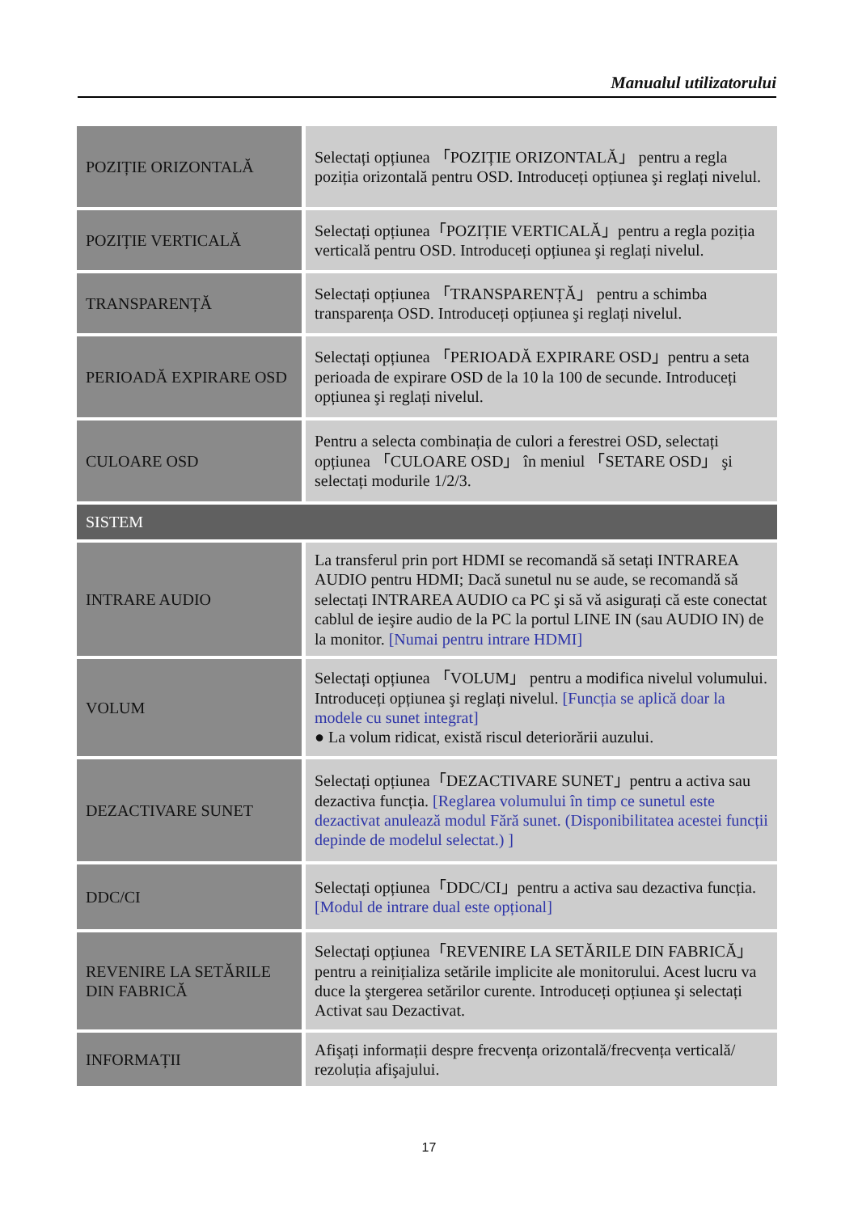Manualul utilizatorului
| POZIȚIE ORIZONTALĂ | Selectați opțiunea 「POZIȚIE ORIZONTALĂ」 pentru a regla poziția orizontală pentru OSD. Introduceți opțiunea şi reglați nivelul. |
| POZIȚIE VERTICALĂ | Selectați opțiunea「POZIȚIE VERTICALĂ」pentru a regla poziția verticală pentru OSD. Introduceți opțiunea şi reglați nivelul. |
| TRANSPARENȚĂ | Selectați opțiunea 「TRANSPARENȚĂ」 pentru a schimba transparența OSD. Introduceți opțiunea şi reglați nivelul. |
| PERIOADĂ EXPIRARE OSD | Selectați opțiunea 「PERIOADĂ EXPIRARE OSD」pentru a seta perioada de expirare OSD de la 10 la 100 de secunde. Introduceți opțiunea şi reglați nivelul. |
| CULOARE OSD | Pentru a selecta combinația de culori a ferestrei OSD, selectați opțiunea 「CULOARE OSD」 în meniul 「SETARE OSD」 şi selectați modurile 1/2/3. |
| SISTEM | |
| INTRARE AUDIO | La transferul prin port HDMI se recomandă să setați INTRAREA AUDIO pentru HDMI; Dacă sunetul nu se aude, se recomandă să selectați INTRAREA AUDIO ca PC şi să vă asigurați că este conectat cablul de ieşire audio de la PC la portul LINE IN (sau AUDIO IN) de la monitor. [Numai pentru intrare HDMI] |
| VOLUM | Selectați opțiunea 「VOLUM」 pentru a modifica nivelul volumului. Introduceți opțiunea şi reglați nivelul. [Funcția se aplică doar la modele cu sunet integrat] ● La volum ridicat, există riscul deteriorării auzului. |
| DEZACTIVARE SUNET | Selectați opțiunea「DEZACTIVARE SUNET」pentru a activa sau dezactiva funcția. [Reglarea volumului în timp ce sunetul este dezactivat anulează modul Fără sunet. (Disponibilitatea acestei funcții depinde de modelul selectat.) ] |
| DDC/CI | Selectați opțiunea「DDC/CI」pentru a activa sau dezactiva funcția. [Modul de intrare dual este opțional] |
| REVENIRE LA SETĂRILE DIN FABRICĂ | Selectați opțiunea「REVENIRE LA SETĂRILE DIN FABRICĂ」pentru a reinițializa setările implicite ale monitorului. Acest lucru va duce la ştergerea setărilor curente. Introduceți opțiunea şi selectați Activat sau Dezactivat. |
| INFORMAȚII | Afişați informații despre frecvența orizontală/frecvența verticală/ rezoluția afişajului. |
17